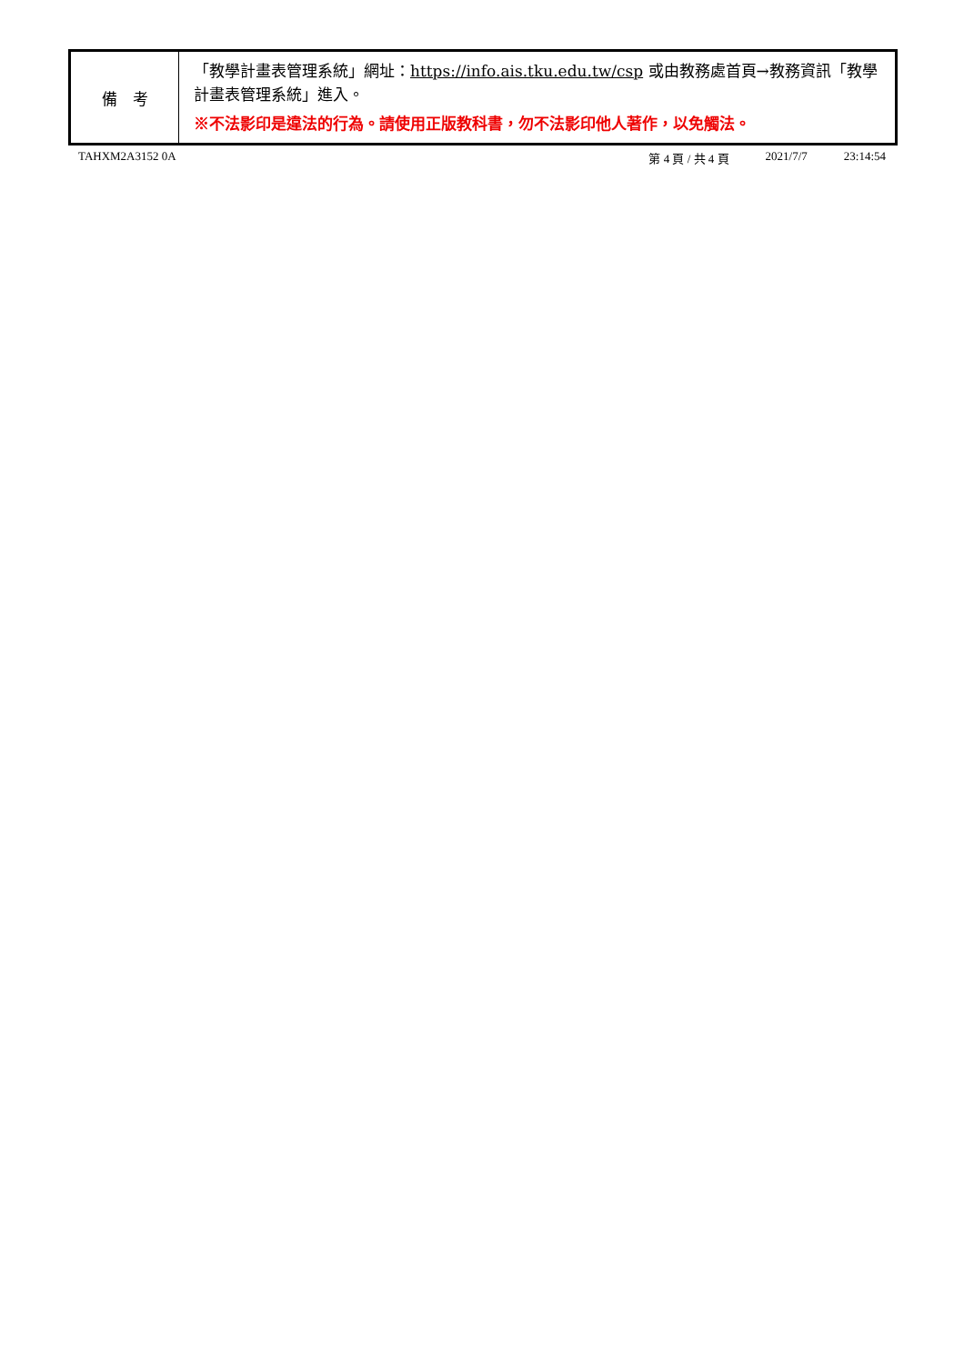| 備 考 | 「教學計畫表管理系統」網址： https://info.ais.tku.edu.tw/csp 或由教務處首頁→教務資訊「教學計畫表管理系統」進入。 ※不法影印是違法的行為。請使用正版教科書，勿不法影印他人著作，以免觸法。 |
TAHXM2A3152 0A 第 4 頁 / 共 4 頁 2021/7/7 23:14:54